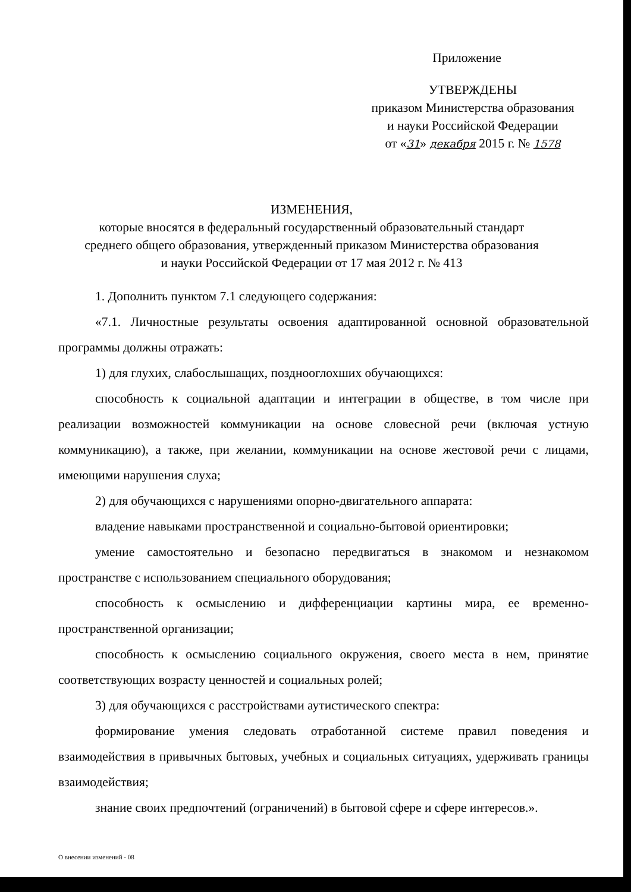Приложение
УТВЕРЖДЕНЫ
приказом Министерства образования
и науки Российской Федерации
от «31» декабря 2015 г. № 1578
ИЗМЕНЕНИЯ,
которые вносятся в федеральный государственный образовательный стандарт
среднего общего образования, утвержденный приказом Министерства образования
и науки Российской Федерации от 17 мая 2012 г. № 413
1. Дополнить пунктом 7.1 следующего содержания:
«7.1. Личностные результаты освоения адаптированной основной образовательной программы должны отражать:
1) для глухих, слабослышащих, позднооглохших обучающихся:
способность к социальной адаптации и интеграции в обществе, в том числе при реализации возможностей коммуникации на основе словесной речи (включая устную коммуникацию), а также, при желании, коммуникации на основе жестовой речи с лицами, имеющими нарушения слуха;
2) для обучающихся с нарушениями опорно-двигательного аппарата:
владение навыками пространственной и социально-бытовой ориентировки;
умение самостоятельно и безопасно передвигаться в знакомом и незнакомом пространстве с использованием специального оборудования;
способность к осмыслению и дифференциации картины мира, ее временно-пространственной организации;
способность к осмыслению социального окружения, своего места в нем, принятие соответствующих возрасту ценностей и социальных ролей;
3) для обучающихся с расстройствами аутистического спектра:
формирование умения следовать отработанной системе правил поведения и взаимодействия в привычных бытовых, учебных и социальных ситуациях, удерживать границы взаимодействия;
знание своих предпочтений (ограничений) в бытовой сфере и сфере интересов.».
О внесении изменений - 08